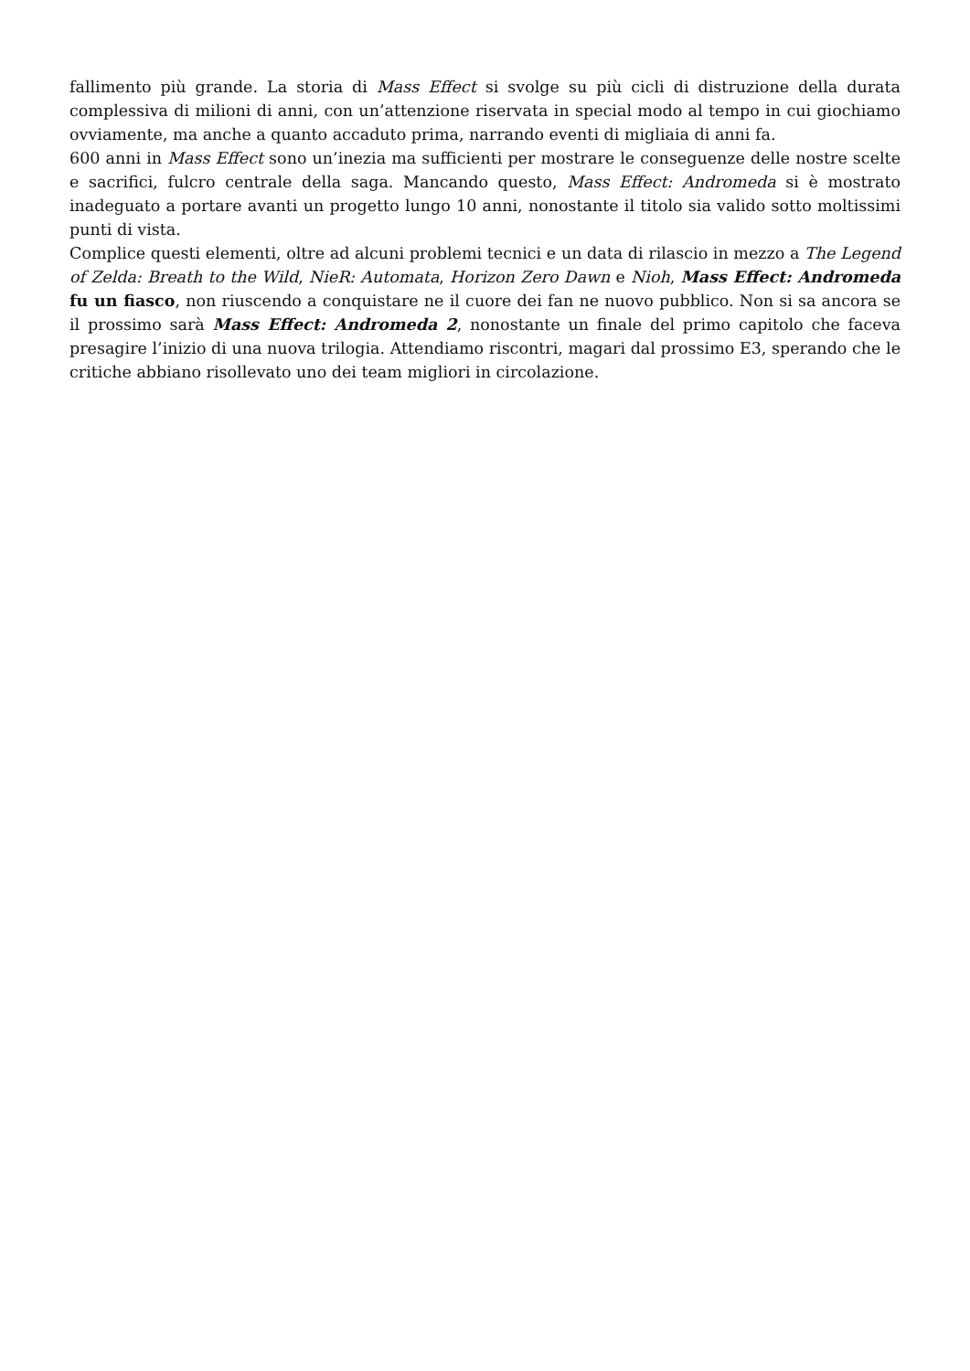fallimento più grande. La storia di Mass Effect si svolge su più cicli di distruzione della durata complessiva di milioni di anni, con un’attenzione riservata in special modo al tempo in cui giochiamo ovviamente, ma anche a quanto accaduto prima, narrando eventi di migliaia di anni fa.
600 anni in Mass Effect sono un’inezia ma sufficienti per mostrare le conseguenze delle nostre scelte e sacrifici, fulcro centrale della saga. Mancando questo, Mass Effect: Andromeda si è mostrato inadeguato a portare avanti un progetto lungo 10 anni, nonostante il titolo sia valido sotto moltissimi punti di vista.
Complice questi elementi, oltre ad alcuni problemi tecnici e un data di rilascio in mezzo a The Legend of Zelda: Breath to the Wild, NieR: Automata, Horizon Zero Dawn e Nioh, Mass Effect: Andromeda fu un fiasco, non riuscendo a conquistare ne il cuore dei fan ne nuovo pubblico. Non si sa ancora se il prossimo sarà Mass Effect: Andromeda 2, nonostante un finale del primo capitolo che faceva presagire l’inizio di una nuova trilogia. Attendiamo riscontri, magari dal prossimo E3, sperando che le critiche abbiano risollevato uno dei team migliori in circolazione.